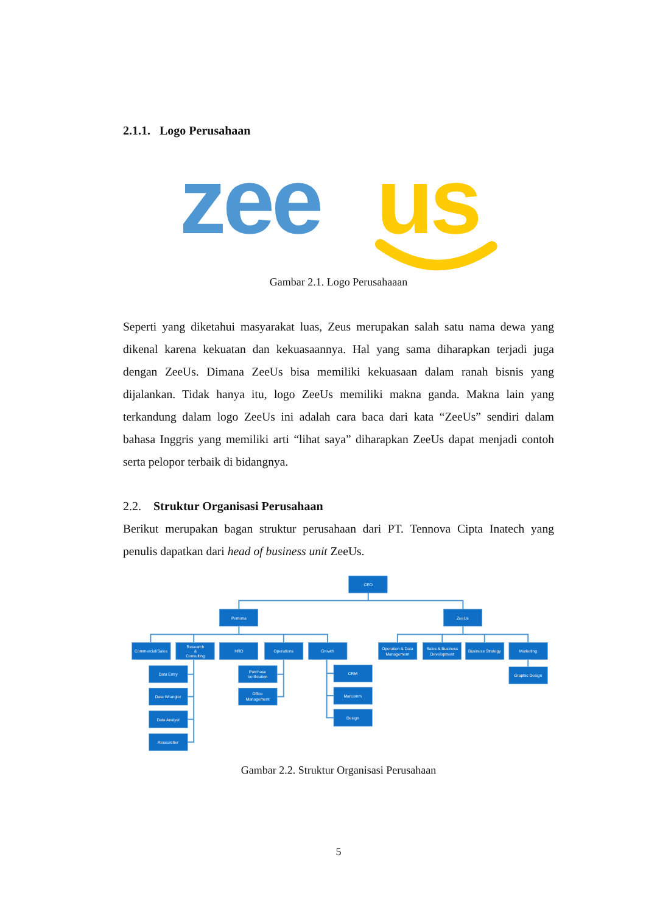2.1.1. Logo Perusahaan
zee
us
Gambar 2.1. Logo Perusahaaan
Seperti yang diketahui masyarakat luas, Zeus merupakan salah satu nama dewa yang dikenal karena kekuatan dan kekuasaannya. Hal yang sama diharapkan terjadi juga dengan ZeeUs. Dimana ZeeUs bisa memiliki kekuasaan dalam ranah bisnis yang dijalankan. Tidak hanya itu, logo ZeeUs memiliki makna ganda. Makna lain yang terkandung dalam logo ZeeUs ini adalah cara baca dari kata “ZeeUs” sendiri dalam bahasa Inggris yang memiliki arti “lihat saya” diharapkan ZeeUs dapat menjadi contoh serta pelopor terbaik di bidangnya.
2.2. Struktur Organisasi Perusahaan
Berikut merupakan bagan struktur perusahaan dari PT. Tennova Cipta Inatech yang penulis dapatkan dari head of business unit ZeeUs.
CEO
Pomona
ZeeUs
Commercial/Sales
Research
&
Consulting
HRD
Operations
Growth
Operation & Data
Management
Sales & Business
Development
Business Strategy
Marketing
Data Entry
Data Wrangler
Data Analyst
Researcher
Purchase
Verification
Office
Management
CRM
Marcomm
Design
Graphic Design
Gambar 2.2. Struktur Organisasi Perusahaan
5